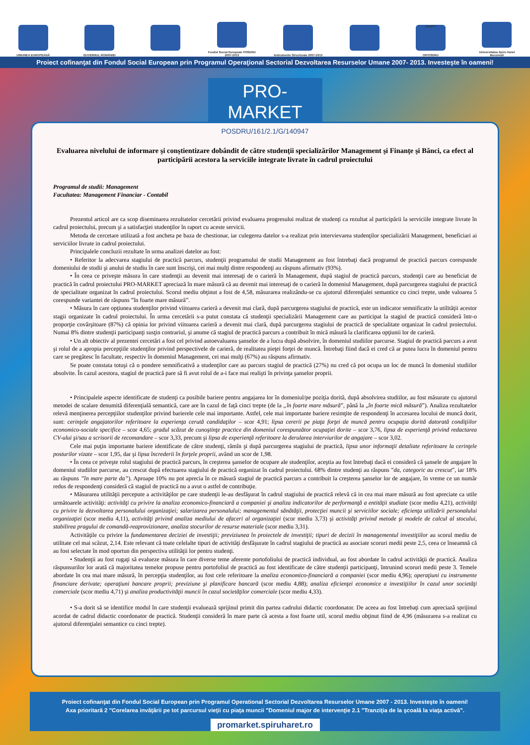UNIUNEA EUROPEANĂ
GUVERNUL ROMÂNIEI
Fondul Social European POSDRU 2007-2013
Instrumente Structurale 2007-2013
CNDIPT
OIPOSDRU
Universitatea Spiru Haret Bucureşti
Proiect cofinanţat din Fondul Social European prin Programul Operaţional Sectorial Dezvoltarea Resurselor Umane 2007- 2013. Investeşte în oameni!
PRO-MARKET
POSDRU/161/2.1/G/140947
Evaluarea nivelului de informare şi conştientizare dobândit de către studenţii specializărilor Management şi Finanţe şi Bănci, ca efect al participării acestora la serviciile integrate livrate în cadrul proiectului
Programul de studii: Management
Facultatea: Management Financiar - Contabil
Prezentul articol are ca scop diseminarea rezultatelor cercetării privind evaluarea progresului realizat de studenţi ca rezultat al participării la serviciile integrate livrate în cadrul proiectului, precum şi a satisfacţiei studenţilor în raport cu aceste servicii.
Metoda de cercetare utilizată a fost ancheta pe baza de chestionar, iar culegerea datelor s-a realizat prin intervievarea studenţilor specializării Management, beneficiari ai serviciilor livrate in cadrul proiectului.
Principalele concluzii rezultate în urma analizei datelor au fost:
• Referitor la adecvarea stagiului de practică parcurs, studenţii programului de studii Management au fost întrebaţi dacă programul de practică parcurs corespunde domeniului de studii şi anului de studiu în care sunt înscrişi, cei mai mulţi dintre respondenţi au răspuns afirmativ (93%).
• În ceea ce priveşte măsura în care studenţii au devenit mai interesaţi de o carieră în Management, după stagiul de practică parcurs, studenţii care au beneficiat de practică în cadrul proiectului PRO-MARKET apreciază în mare măsură că au devenit mai interesaţi de o carieră în domeniul Management, după parcurgerea stagiului de practică de specialitate organizat în cadrul proiectului. Scorul mediu obţinut a fost de 4,58, măsurarea realizându-se cu ajutorul diferenţialei semantice cu cinci trepte, unde valoarea 5 corespunde variantei de răspuns ”în foarte mare măsură”.
• Măsura în care opţiunea studenţilor privind viitoarea carieră a devenit mai clară, după parcurgerea stagiului de practică, este un indicator semnificativ la utilităţii acestor stagii organizate în cadrul proiectului. În urma cercetării s-a putut constata că studenţii specializării Management care au participat la stagiul de practică consideră într-o proporţie covârşitoare (87%) că opinia lor privind viitoarea carieră a devenit mai clară, după parcurgerea stagiului de practică de specialitate organizat în cadrul proiectului. Numai 8% dintre studenţii participanţi susţin contrariul, şi anume că stagiul de practică parcurs a contribuit în mică măsură la clarificarea opţiunii lor de carieră.
• Un alt obiectiv al prezentei cercetări a fost cel privind autoevaluarea şanselor de a lucra după absolvire, în domeniul studiilor parcurse. Stagiul de practică parcurs a avut şi rolul de a apropia percepţiile studenţilor privind perspectivele de carieră, de realitatea pieţei forţei de muncă. Întrebaţi fiind dacă ei cred că ar putea lucra în domeniul pentru care se pregătesc în facultate, respectiv în domeniul Management, cei mai mulţi (67%) au răspuns afirmativ.
Se poate constata totuşi că o pondere semnificativă a studenţilor care au parcurs stagiul de practică (27%) nu cred că pot ocupa un loc de muncă în domeniul studiilor absolvite. În cazul acestora, stagiul de practică pare să fi avut rolul de a-i face mai realişti în privinţa şanselor proprii.
• Principalele aspecte identificate de studenţi ca posibile bariere pentru angajarea lor în domeniul/pe poziţia dorită, după absolvirea studiilor, au fost măsurate cu ajutorul metodei de scalare denumită diferenţială semantică, care are în cazul de faţă cinci trepte (de la „în foarte mare măsură”, până la „în foarte mică măsură”). Analiza rezultatelor relevă menţinerea percepţiilor studenţilor privind barierele cele mai importante. Astfel, cele mai importante bariere resimţite de respondenţi în accesarea locului de muncă dorit, sunt: cerinţele angajatorilor referitoare la experienţa cerută candidaţilor – scor 4,91; lipsa cererii pe piaţa forţei de muncă pentru ocupaţia dorită datorată condiţiilor economico-sociale specifice – scor 4,65; gradul scăzut de cunoştinţe practice din domeniul corespunzător ocupaţiei dorite – scor 3,76, lipsa de experienţă privind redactarea CV-ului şi/sau a scrisorii de recomandare – scor 3,33, precum şi lipsa de experienţă referitoare la derularea interviurilor de angajare – scor 3,02.
Cele mai puţin importante bariere identificate de către studenţi, rămîn şi după parcurgerea stagiului de practică, lipsa unor informaţii detaliate referitoare la cerinţele posturilor vizate – scor 1,95, dar şi lipsa încrederii în forţele proprii, având un scor de 1,98.
• În ceea ce priveşte rolul stagiului de practică parcurs, în creşterea şanselor de ocupare ale studenţilor, aceştia au fost întrebaţi dacă ei consideră că şansele de angajare în domeniul studiilor parcurse, au crescut după efectuarea stagiului de practică organizat în cadrul proiectului. 68% dintre studenţi au răspuns ”da, categoric au crescut”, iar 18% au răspuns ”în mare parte da”). Aproape 10% nu pot aprecia în ce măsură stagiul de practică parcurs a contribuit la creşterea şanselor lor de angajare, în vreme ce un număr redus de respondenţi consideră că stagiul de practică nu a avut o astfel de contribuţie.
• Măsurarea utilităţii percepute a activităţilor pe care studenţii le-au desfăşurat în cadrul stagiului de practică relevă că in cea mai mare măsură au fost apreciate ca utile următoarele activităţi: activităţi cu privire la analiza economico-financiară a companiei şi analiza indicatorilor de performanţă a entităţii studiate (scor mediu 4,21), activităţi cu privire la dezvoltarea personalului organizaţiei; salarizarea personalului; managementul sănătăţii, protecţiei muncii şi serviciilor sociale; eficienţa utilizării personalului organizaţiei (scor mediu 4,11), activităţi privind analiza mediului de afaceri al organizaţiei (scor mediu 3,73) şi activităţi privind metode şi modele de calcul al stocului, stabilirea pragului de comandă-reaprovizionare, analiza stocurilor de resurse materiale (scor mediu 3,31).
Activităţile cu privire la fundamentarea deciziei de investiţii; previziunea în proiectele de investiţii; tipuri de decizii în managementul investiţiilor au scorul mediu de utilitate cel mai scăzut, 2,14. Este relevant că toate celelalte tipuri de activităţi desfăşurate în cadrul stagiului de practică au asociate scoruri medii peste 2,5, ceea ce înseamnă că au fost selectate în mod oportun din perspectiva utilităţii lor pentru studenţi.
• Studenţii au fost rugaţi să evalueze măsura în care diverse teme aferente portofoliului de practică individual, au fost abordate în cadrul activităţii de practică. Analiza răspunsurilor lor arată că majoritatea temelor propuse pentru portofoliul de practică au fost identificate de către studenţii participanţi, întrunind scoruri medii peste 3. Temele abordate în cea mai mare măsură, în percepţia studenţilor, au fost cele referitoare la analiza economico-financiară a companiei (scor mediu 4,96); operaţiuni cu instrumente financiare derivate; operaţiuni bancare proprii; previziune şi planificare bancară (scor mediu 4,88); analiza eficienţei economice a investiţiilor în cazul unor societăţi comerciale (scor mediu 4,71) şi analiza productivităţii muncii în cazul societăţilor comerciale (scor mediu 4,33).
• S-a dorit să se identifice modul în care studenţii evaluează sprijinul primit din partea cadrului didactic coordonator. De aceea au fost întrebaţi cum apreciază sprijinul acordat de cadrul didactic coordonator de practică. Studenţii consideră în mare parte că acesta a fost foarte util, scorul mediu obţinut fiind de 4,96 (măsurarea s-a realizat cu ajutorul diferenţialei semantice cu cinci trepte).
Proiect cofinanţat din Fondul Social European prin Programul Operational Sectorial Dezvoltarea Resurselor Umane 2007 - 2013. Investeşte în oameni!
Axa prioritară 2 "Corelarea invăţării pe tot parcursul vieţii cu piaţa muncii "Domeniul major de intervenţie 2.1 "Tranziţia de la şcoală la viaţa activă".
promarket.spiruharet.ro